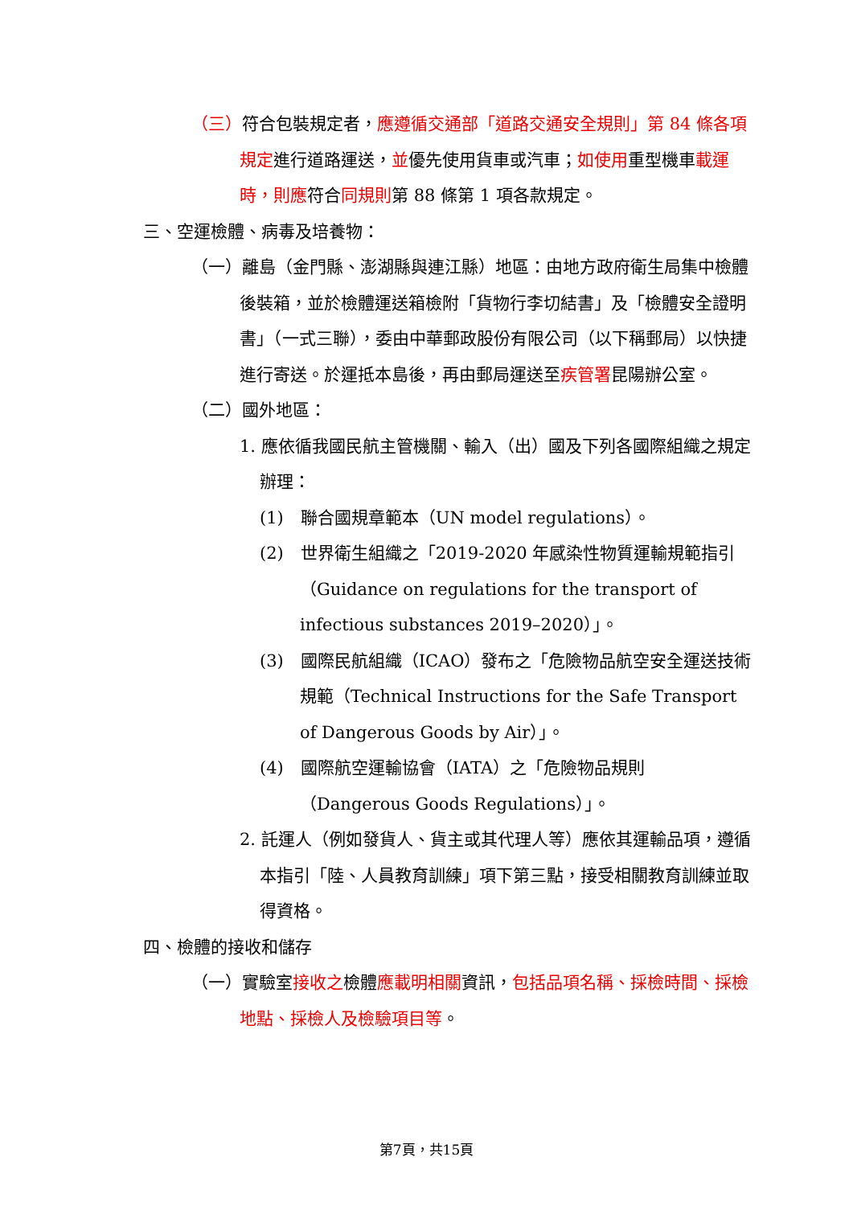（三）符合包裝規定者，應遵循交通部「道路交通安全規則」第 84 條各項規定進行道路運送，並優先使用貨車或汽車；如使用重型機車載運時，則應符合同規則第 88 條第 1 項各款規定。
三、空運檢體、病毒及培養物：
（一）離島（金門縣、澎湖縣與連江縣）地區：由地方政府衛生局集中檢體後裝箱，並於檢體運送箱檢附「貨物行李切結書」及「檢體安全證明書」（一式三聯），委由中華郵政股份有限公司（以下稱郵局）以快捷進行寄送。於運抵本島後，再由郵局運送至疾管署昆陽辦公室。
（二）國外地區：
1. 應依循我國民航主管機關、輸入（出）國及下列各國際組織之規定辦理：
(1)　聯合國規章範本（UN model regulations）。
(2)　世界衛生組織之「2019-2020 年感染性物質運輸規範指引（Guidance on regulations for the transport of infectious substances 2019–2020）」。
(3)　國際民航組織（ICAO）發布之「危險物品航空安全運送技術規範（Technical Instructions for the Safe Transport of Dangerous Goods by Air）」。
(4)　國際航空運輸協會（IATA）之「危險物品規則（Dangerous Goods Regulations）」。
2. 託運人（例如發貨人、貨主或其代理人等）應依其運輸品項，遵循本指引「陸、人員教育訓練」項下第三點，接受相關教育訓練並取得資格。
四、檢體的接收和儲存
（一）實驗室接收之檢體應載明相關資訊，包括品項名稱、採檢時間、採檢地點、採檢人及檢驗項目等。
第7頁，共15頁